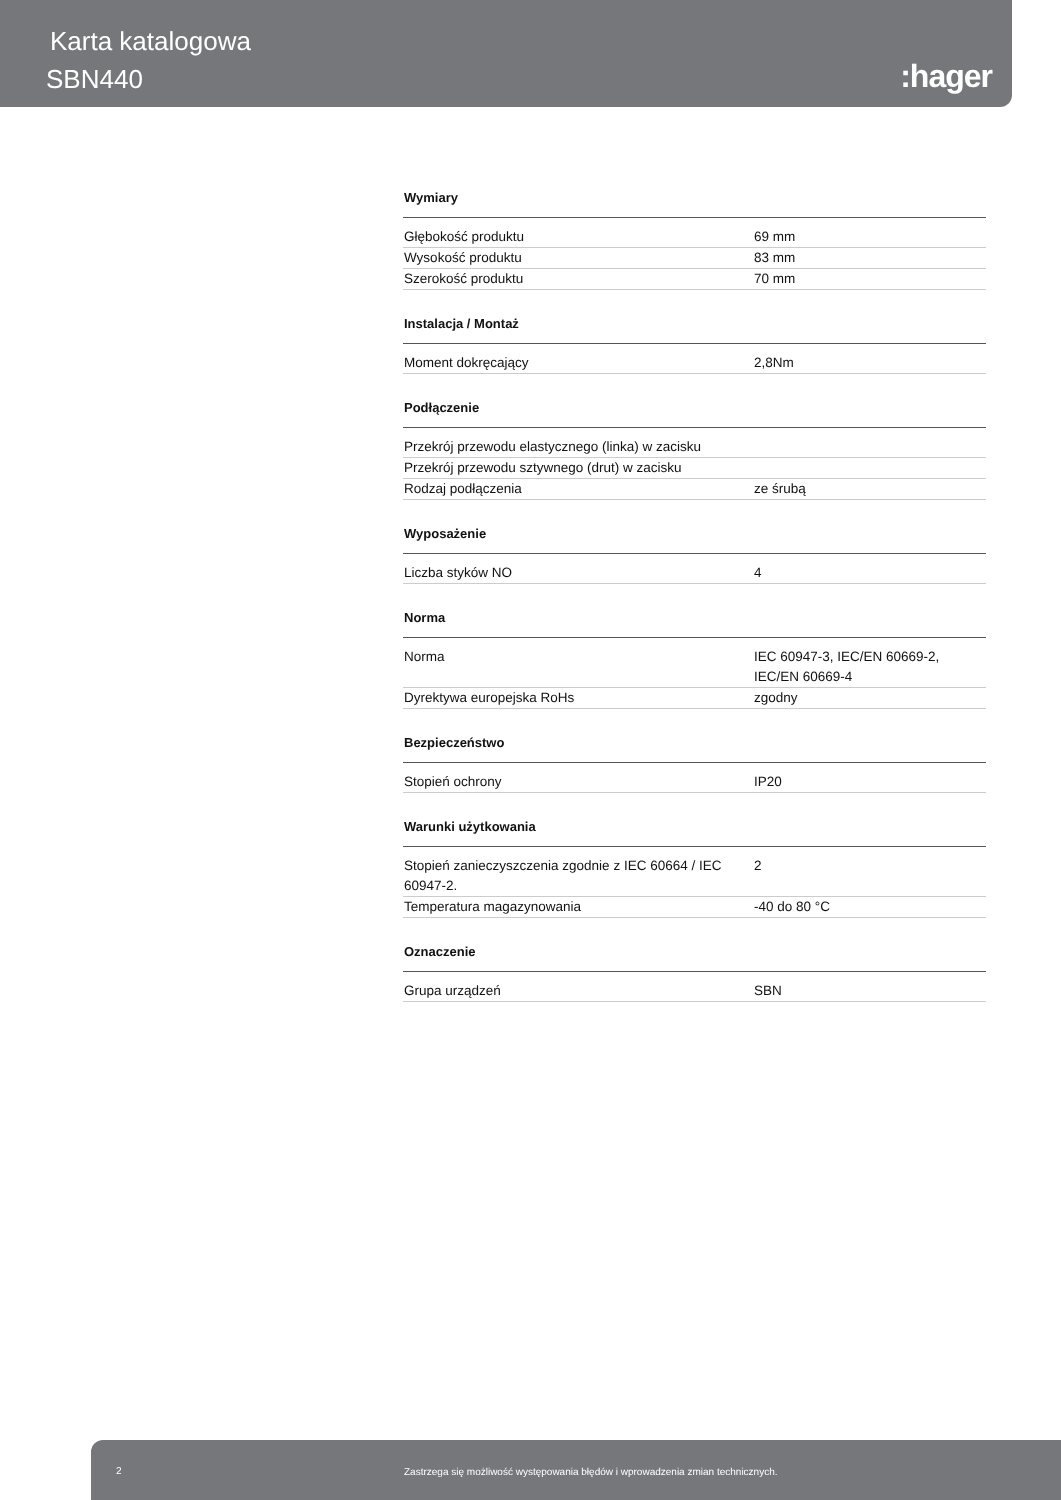Karta katalogowa
SBN440 :hager
Wymiary
| Głębokość produktu | 69 mm |
| Wysokość produktu | 83 mm |
| Szerokość produktu | 70 mm |
Instalacja / Montaż
| Moment dokręcający | 2,8Nm |
Podłączenie
| Przekrój przewodu elastycznego (linka) w zacisku | |
| Przekrój przewodu sztywnego (drut) w zacisku | |
| Rodzaj podłączenia | ze śrubą |
Wyposażenie
| Liczba styków NO | 4 |
Norma
| Norma | IEC 60947-3, IEC/EN 60669-2, IEC/EN 60669-4 |
| Dyrektywa europejska RoHs | zgodny |
Bezpieczeństwo
| Stopień ochrony | IP20 |
Warunki użytkowania
| Stopień zanieczyszczenia zgodnie z IEC 60664 / IEC 60947-2. | 2 |
| Temperatura magazynowania | -40 do 80 °C |
Oznaczenie
| Grupa urządzeń | SBN |
2 Zastrzega się możliwość występowania błędów i wprowadzenia zmian technicznych.